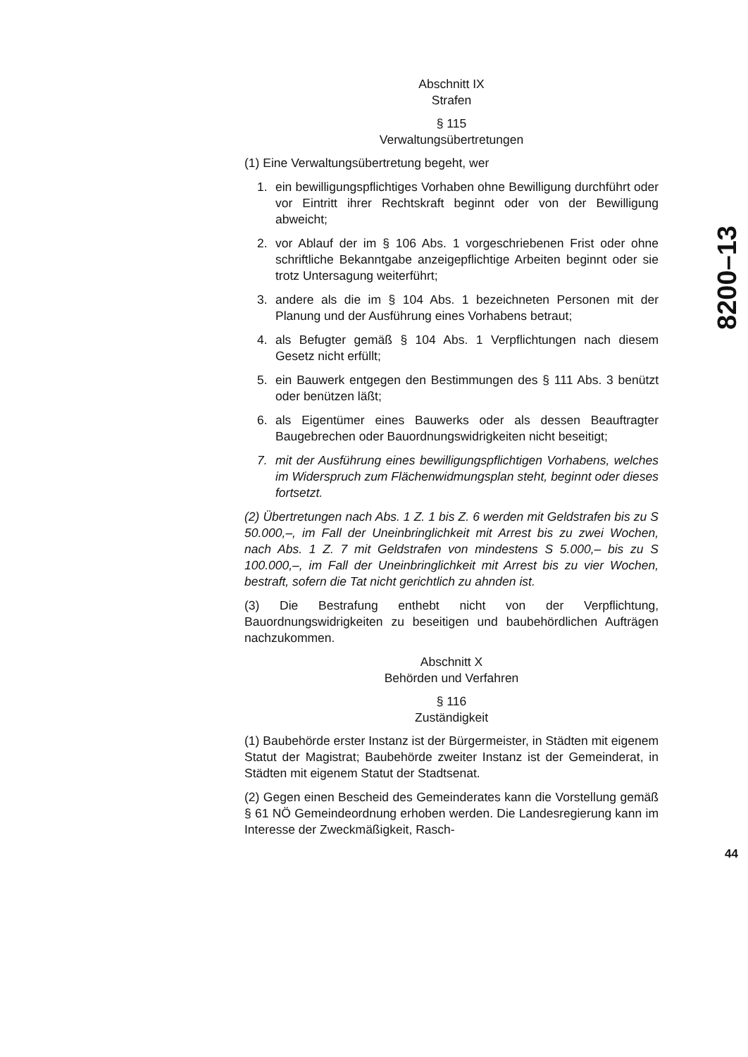Abschnitt IX
Strafen
§ 115
Verwaltungsübertretungen
(1) Eine Verwaltungsübertretung begeht, wer
1. ein bewilligungspflichtiges Vorhaben ohne Bewilligung durchführt oder vor Eintritt ihrer Rechtskraft beginnt oder von der Bewilligung abweicht;
2. vor Ablauf der im § 106 Abs. 1 vorgeschriebenen Frist oder ohne schriftliche Bekanntgabe anzeigepflichtige Arbeiten beginnt oder sie trotz Untersagung weiterführt;
3. andere als die im § 104 Abs. 1 bezeichneten Personen mit der Planung und der Ausführung eines Vorhabens betraut;
4. als Befugter gemäß § 104 Abs. 1 Verpflichtungen nach diesem Gesetz nicht erfüllt;
5. ein Bauwerk entgegen den Bestimmungen des § 111 Abs. 3 benützt oder benützen läßt;
6. als Eigentümer eines Bauwerks oder als dessen Beauftragter Baugebrechen oder Bauordnungswidrigkeiten nicht beseitigt;
7. mit der Ausführung eines bewilligungspflichtigen Vorhabens, welches im Widerspruch zum Flächenwidmungsplan steht, beginnt oder dieses fortsetzt.
(2) Übertretungen nach Abs. 1 Z. 1 bis Z. 6 werden mit Geldstrafen bis zu S 50.000,–, im Fall der Uneinbringlichkeit mit Arrest bis zu zwei Wochen, nach Abs. 1 Z. 7 mit Geldstrafen von mindestens S 5.000,– bis zu S 100.000,–, im Fall der Uneinbringlichkeit mit Arrest bis zu vier Wochen, bestraft, sofern die Tat nicht gerichtlich zu ahnden ist.
(3) Die Bestrafung enthebt nicht von der Verpflichtung, Bauordnungswidrigkeiten zu beseitigen und baubehördlichen Aufträgen nachzukommen.
Abschnitt X
Behörden und Verfahren
§ 116
Zuständigkeit
(1) Baubehörde erster Instanz ist der Bürgermeister, in Städten mit eigenem Statut der Magistrat; Baubehörde zweiter Instanz ist der Gemeinderat, in Städten mit eigenem Statut der Stadtsenat.
(2) Gegen einen Bescheid des Gemeinderates kann die Vorstellung gemäß § 61 NÖ Gemeindeordnung erhoben werden. Die Landesregierung kann im Interesse der Zweckmäßigkeit, Rasch-
8200–13
44